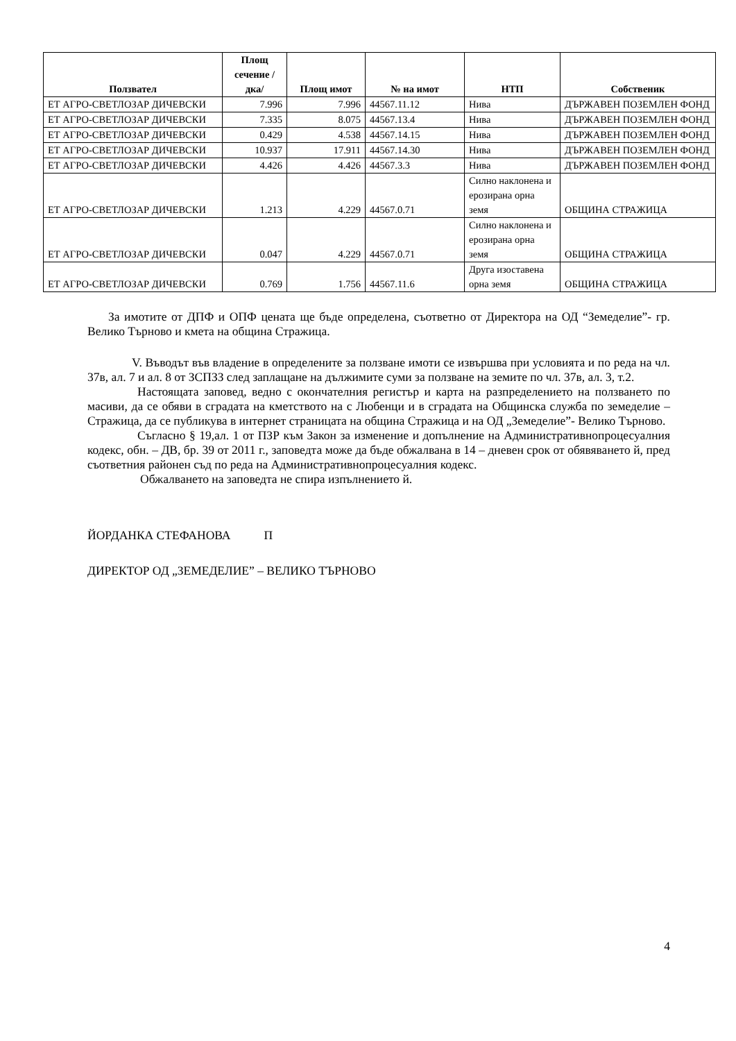| Ползвател | Площ сечение /дка/ | Площ имот | № на имот | НТП | Собственик |
| --- | --- | --- | --- | --- | --- |
| ЕТ АГРО-СВЕТЛОЗАР ДИЧЕВСКИ | 7.996 | 7.996 | 44567.11.12 | Нива | ДЪРЖАВЕН ПОЗЕМЛЕН ФОНД |
| ЕТ АГРО-СВЕТЛОЗАР ДИЧЕВСКИ | 7.335 | 8.075 | 44567.13.4 | Нива | ДЪРЖАВЕН ПОЗЕМЛЕН ФОНД |
| ЕТ АГРО-СВЕТЛОЗАР ДИЧЕВСКИ | 0.429 | 4.538 | 44567.14.15 | Нива | ДЪРЖАВЕН ПОЗЕМЛЕН ФОНД |
| ЕТ АГРО-СВЕТЛОЗАР ДИЧЕВСКИ | 10.937 | 17.911 | 44567.14.30 | Нива | ДЪРЖАВЕН ПОЗЕМЛЕН ФОНД |
| ЕТ АГРО-СВЕТЛОЗАР ДИЧЕВСКИ | 4.426 | 4.426 | 44567.3.3 | Нива | ДЪРЖАВЕН ПОЗЕМЛЕН ФОНД |
| ЕТ АГРО-СВЕТЛОЗАР ДИЧЕВСКИ | 1.213 | 4.229 | 44567.0.71 | Силно наклонена и ерозирана орна земя | ОБЩИНА СТРАЖИЦА |
| ЕТ АГРО-СВЕТЛОЗАР ДИЧЕВСКИ | 0.047 | 4.229 | 44567.0.71 | Силно наклонена и ерозирана орна земя | ОБЩИНА СТРАЖИЦА |
| ЕТ АГРО-СВЕТЛОЗАР ДИЧЕВСКИ | 0.769 | 1.756 | 44567.11.6 | Друга изоставена орна земя | ОБЩИНА СТРАЖИЦА |
За имотите от ДПФ и ОПФ цената ще бъде определена, съответно от Директора на ОД “Земеделие”- гр. Велико Търново и кмета на община Стражица.
V. Въводът във владение в определените за ползване имоти се извършва при условията и по реда на чл. 37в, ал. 7 и ал. 8 от ЗСПЗЗ след заплащане на дължимите суми за ползване на земите по чл. 37в, ал. 3, т.2.
Настоящата заповед, ведно с окончателния регистър и карта на разпределението на ползването по масиви, да се обяви в сградата на кметството на с Любенци и в сградата на Общинска служба по земеделие – Стражица, да се публикува в интернет страницата на община Стражица и на ОД „Земеделие”- Велико Търново.
Съгласно § 19,ал. 1 от ПЗР към Закон за изменение и допълнение на Административнопроцесуалния кодекс, обн. – ДВ, бр. 39 от 2011 г., заповедта може да бъде обжалвана в 14 – дневен срок от обявяването й, пред съответния районен съд по реда на Административнопроцесуалния кодекс.
Обжалването на заповедта не спира изпълнението й.
ЙОРДАНКА СТЕФАНОВА П
ДИРЕКТОР ОД „ЗЕМЕДЕЛИЕ” – ВЕЛИКО ТЪРНОВО
4